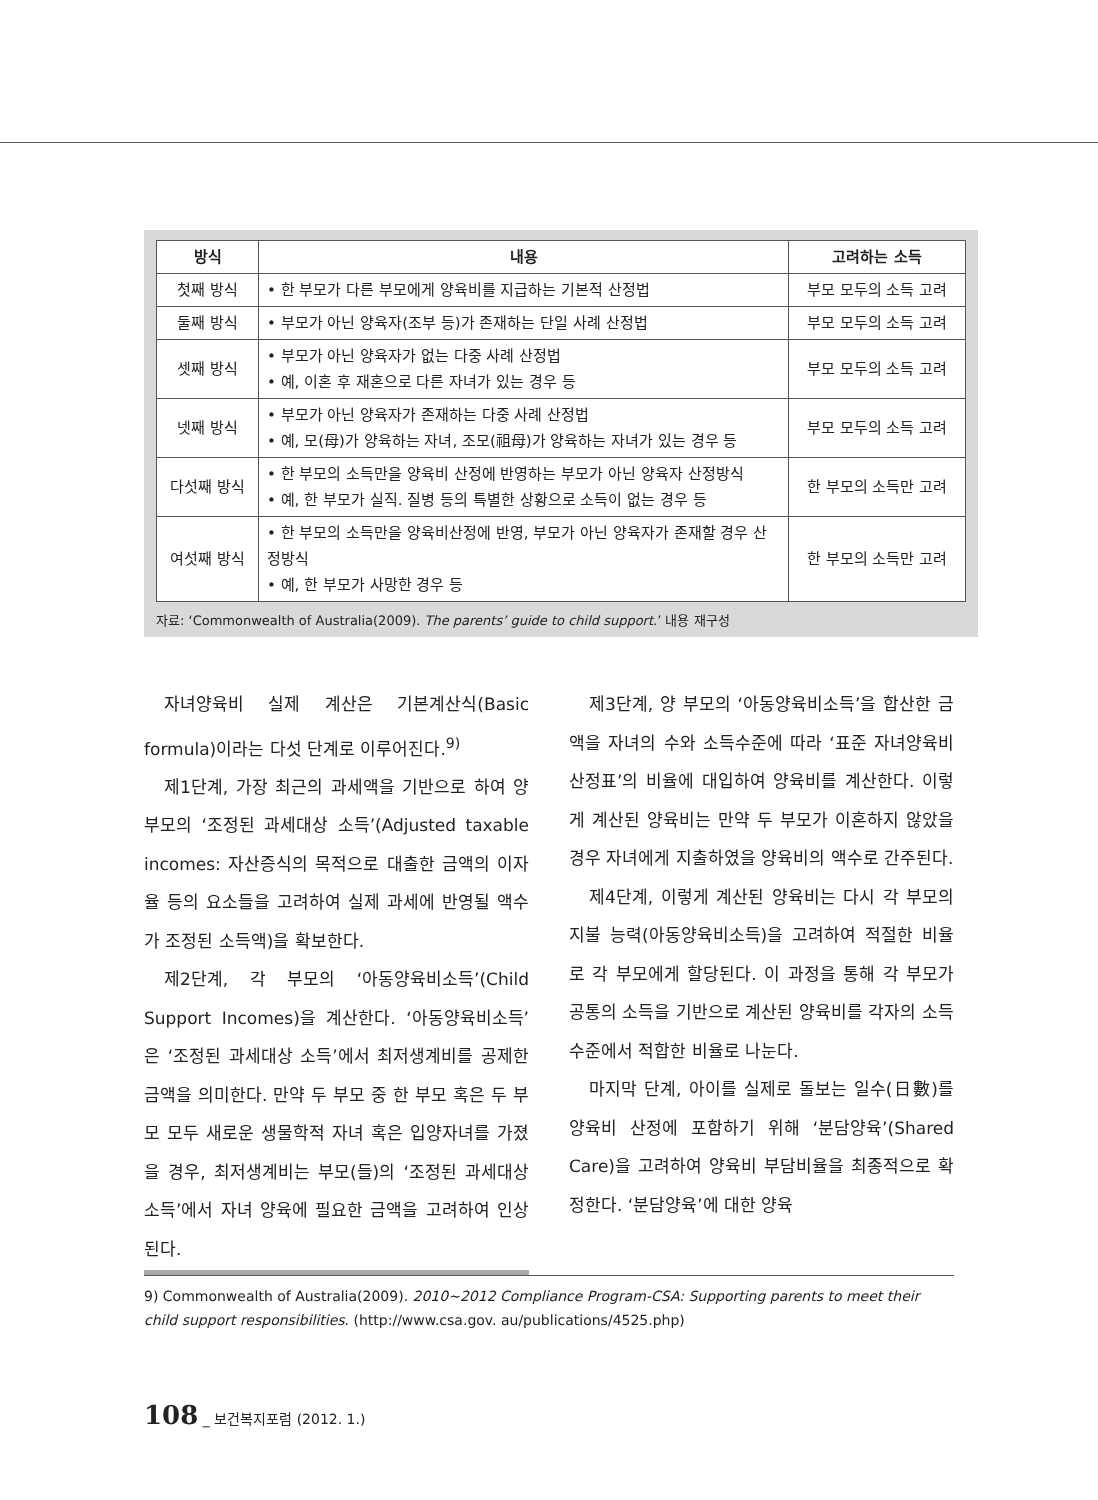| 방식 | 내용 | 고려하는 소득 |
| --- | --- | --- |
| 첫째 방식 | • 한 부모가 다른 부모에게 양육비를 지급하는 기본적 산정법 | 부모 모두의 소득 고려 |
| 둘째 방식 | • 부모가 아닌 양육자(조부 등)가 존재하는 단일 사례 산정법 | 부모 모두의 소득 고려 |
| 셋째 방식 | • 부모가 아닌 양육자가 없는 다중 사례 산정법 • 예, 이혼 후 재혼으로 다른 자녀가 있는 경우 등 | 부모 모두의 소득 고려 |
| 넷째 방식 | • 부모가 아닌 양육자가 존재하는 다중 사례 산정법 • 예, 모(母)가 양육하는 자녀, 조모(祖母)가 양육하는 자녀가 있는 경우 등 | 부모 모두의 소득 고려 |
| 다섯째 방식 | • 한 부모의 소득만을 양육비 산정에 반영하는 부모가 아닌 양육자 산정방식 • 예, 한 부모가 실직. 질병 등의 특별한 상황으로 소득이 없는 경우 등 | 한 부모의 소득만 고려 |
| 여섯째 방식 | • 한 부모의 소득만을 양육비산정에 반영, 부모가 아닌 양육자가 존재할 경우 산정방식 • 예, 한 부모가 사망한 경우 등 | 한 부모의 소득만 고려 |
자료: ‘Commonwealth of Australia(2009). The parents’ guide to child support.’ 내용 재구성
자녀양육비 실제 계산은 기본계산식(Basic formula)이라는 다섯 단계로 이루어진다.<sup>9)</sup>
제1단계, 가장 최근의 과세액을 기반으로 하여 양 부모의 ‘조정된 과세대상 소득’(Adjusted taxable incomes: 자산증식의 목적으로 대출한 금액의 이자율 등의 요소들을 고려하여 실제 과세에 반영될 액수가 조정된 소득액)을 확보한다.
제2단계, 각 부모의 ‘아동양육비소득’(Child Support Incomes)을 계산한다. ‘아동양육비소득’은 ‘조정된 과세대상 소득’에서 최저생계비를 공제한 금액을 의미한다. 만약 두 부모 중 한 부모 혹은 두 부모 모두 새로운 생물학적 자녀 혹은 입양자녀를 가졌을 경우, 최저생계비는 부모(들)의 ‘조정된 과세대상 소득’에서 자녀 양육에 필요한 금액을 고려하여 인상된다.
제3단계, 양 부모의 ‘아동양육비소득’을 합산한 금액을 자녀의 수와 소득수준에 따라 ‘표준 자녀양육비 산정표’의 비율에 대입하여 양육비를 계산한다. 이렇게 계산된 양육비는 만약 두 부모가 이혼하지 않았을 경우 자녀에게 지출하였을 양육비의 액수로 간주된다.
제4단계, 이렇게 계산된 양육비는 다시 각 부모의 지불 능력(아동양육비소득)을 고려하여 적절한 비율로 각 부모에게 할당된다. 이 과정을 통해 각 부모가 공통의 소득을 기반으로 계산된 양육비를 각자의 소득수준에서 적합한 비율로 나눈다.
마지막 단계, 아이를 실제로 돌보는 일수(日數)를 양육비 산정에 포함하기 위해 ‘분담양육’(Shared Care)을 고려하여 양육비 부담비율을 최종적으로 확정한다. ‘분담양육’에 대한 양육
9) Commonwealth of Australia(2009). 2010~2012 Compliance Program-CSA: Supporting parents to meet their child support responsibilities. (http://www.csa.gov. au/publications/4525.php)
108 _ 보건복지포럼 (2012. 1.)